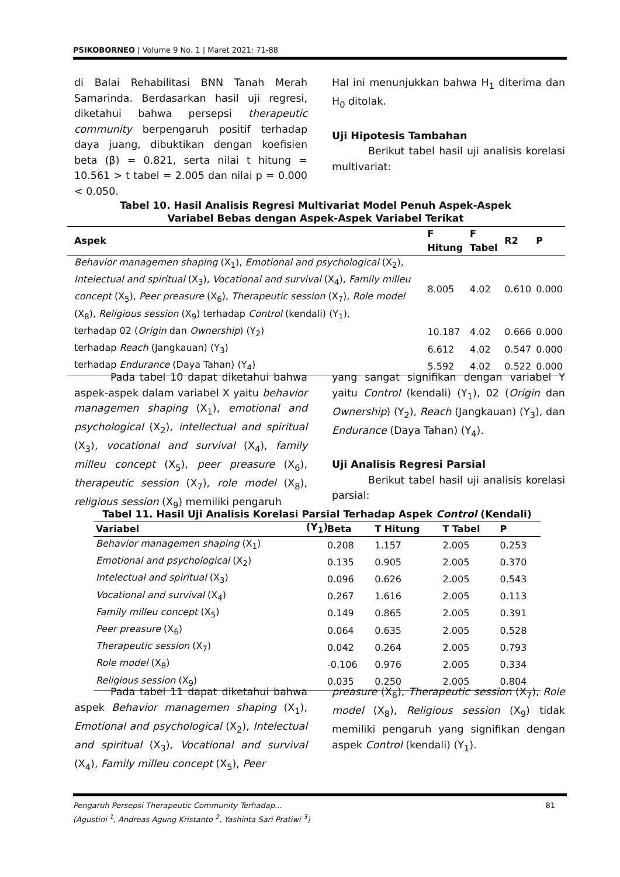PSIKOBORNEO | Volume 9 No. 1 | Maret 2021: 71-88
di Balai Rehabilitasi BNN Tanah Merah Samarinda. Berdasarkan hasil uji regresi, diketahui bahwa persepsi therapeutic community berpengaruh positif terhadap daya juang, dibuktikan dengan koefisien beta (β) = 0.821, serta nilai t hitung = 10.561 > t tabel = 2.005 dan nilai p = 0.000 < 0.050.
Hal ini menunjukkan bahwa H<sub>1</sub> diterima dan H<sub>0</sub> ditolak.
Uji Hipotesis Tambahan
Berikut tabel hasil uji analisis korelasi multivariat:
Tabel 10. Hasil Analisis Regresi Multivariat Model Penuh Aspek-Aspek
Variabel Bebas dengan Aspek-Aspek Variabel Terikat
| Aspek | F Hitung | F Tabel | R2 | P |
| --- | --- | --- | --- | --- |
| Behavior managemen shaping (X<sub>1</sub>), Emotional and psychological (X<sub>2</sub>), Intelectual and spiritual (X<sub>3</sub>), Vocational and survival (X<sub>4</sub>), Family milleu concept (X<sub>5</sub>), Peer preasure (X<sub>6</sub>), Therapeutic session (X<sub>7</sub>), Role model (X<sub>8</sub>), Religious session (X<sub>9</sub>) terhadap Control (kendali) (Y<sub>1</sub>), | 8.005 | 4.02 | 0.610 | 0.000 |
| terhadap 02 ( Origin dan Ownership ) (Y<sub>2</sub>) | 10.187 | 4.02 | 0.666 | 0.000 |
| terhadap Reach (Jangkauan) (Y<sub>3</sub>) | 6.612 | 4.02 | 0.547 | 0.000 |
| terhadap Endurance (Daya Tahan) (Y<sub>4</sub>) | 5.592 | 4.02 | 0.522 | 0.000 |
Pada tabel 10 dapat diketahui bahwa aspek-aspek dalam variabel X yaitu behavior managemen shaping (X<sub>1</sub>), emotional and psychological (X<sub>2</sub>), intellectual and spiritual (X<sub>3</sub>), vocational and survival (X<sub>4</sub>), family milleu concept (X<sub>5</sub>), peer preasure (X<sub>6</sub>), therapeutic session (X<sub>7</sub>), role model (X<sub>8</sub>), religious session (X<sub>9</sub>) memiliki pengaruh
yang sangat signifikan dengan variabel Y yaitu Control (kendali) (Y<sub>1</sub>), 02 (Origin dan Ownership) (Y<sub>2</sub>), Reach (Jangkauan) (Y<sub>3</sub>), dan Endurance (Daya Tahan) (Y<sub>4</sub>).
Uji Analisis Regresi Parsial
Berikut tabel hasil uji analisis korelasi parsial:
Tabel 11. Hasil Uji Analisis Korelasi Parsial Terhadap Aspek Control (Kendali) (Y<sub>1</sub>)
| Variabel | Beta | T Hitung | T Tabel | P |
| --- | --- | --- | --- | --- |
| Behavior managemen shaping (X<sub>1</sub>) | 0.208 | 1.157 | 2.005 | 0.253 |
| Emotional and psychological (X<sub>2</sub>) | 0.135 | 0.905 | 2.005 | 0.370 |
| Intelectual and spiritual (X<sub>3</sub>) | 0.096 | 0.626 | 2.005 | 0.543 |
| Vocational and survival (X<sub>4</sub>) | 0.267 | 1.616 | 2.005 | 0.113 |
| Family milleu concept (X<sub>5</sub>) | 0.149 | 0.865 | 2.005 | 0.391 |
| Peer preasure (X<sub>6</sub>) | 0.064 | 0.635 | 2.005 | 0.528 |
| Therapeutic session (X<sub>7</sub>) | 0.042 | 0.264 | 2.005 | 0.793 |
| Role model (X<sub>8</sub>) | -0.106 | 0.976 | 2.005 | 0.334 |
| Religious session (X<sub>9</sub>) | 0.035 | 0.250 | 2.005 | 0.804 |
Pada tabel 11 dapat diketahui bahwa aspek Behavior managemen shaping (X<sub>1</sub>), Emotional and psychological (X<sub>2</sub>), Intelectual and spiritual (X<sub>3</sub>), Vocational and survival (X<sub>4</sub>), Family milleu concept (X<sub>5</sub>), Peer
preasure (X<sub>6</sub>), Therapeutic session (X<sub>7</sub>), Role model (X<sub>8</sub>), Religious session (X<sub>9</sub>) tidak memiliki pengaruh yang signifikan dengan aspek Control (kendali) (Y<sub>1</sub>).
Pengaruh Persepsi Therapeutic Community Terhadap... 81
(Agustini <sup>1</sup>, Andreas Agung Kristanto <sup>2</sup>, Yashinta Sari Pratiwi <sup>3</sup>)